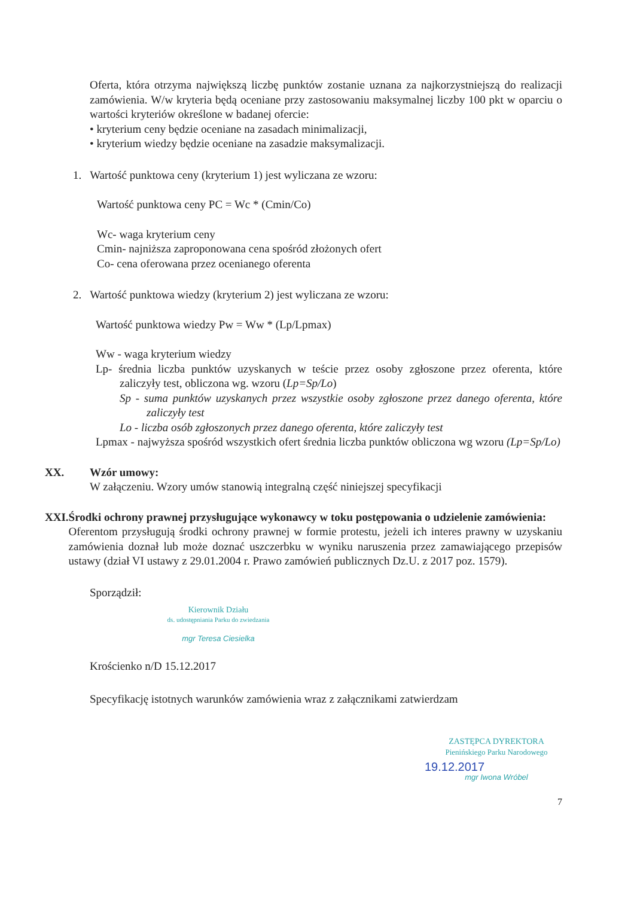Oferta, która otrzyma największą liczbę punktów zostanie uznana za najkorzystniejszą do realizacji zamówienia. W/w kryteria będą oceniane przy zastosowaniu maksymalnej liczby 100 pkt w oparciu o wartości kryteriów określone w badanej ofercie:
• kryterium ceny będzie oceniane na zasadach minimalizacji,
• kryterium wiedzy będzie oceniane na zasadzie maksymalizacji.
1. Wartość punktowa ceny (kryterium 1) jest wyliczana ze wzoru:
Wartość punktowa ceny PC = Wc * (Cmin/Co)
Wc- waga kryterium ceny
Cmin- najniższa zaproponowana cena spośród złożonych ofert
Co- cena oferowana przez ocenianego oferenta
2. Wartość punktowa wiedzy (kryterium 2) jest wyliczana ze wzoru:
Wartość punktowa wiedzy Pw = Ww * (Lp/Lpmax)
Ww - waga kryterium wiedzy
Lp- średnia liczba punktów uzyskanych w teście przez osoby zgłoszone przez oferenta, które zaliczyły test, obliczona wg. wzoru (Lp=Sp/Lo)
Sp - suma punktów uzyskanych przez wszystkie osoby zgłoszone przez danego oferenta, które zaliczyły test
Lo - liczba osób zgłoszonych przez danego oferenta, które zaliczyły test
Lpmax - najwyższa spośród wszystkich ofert średnia liczba punktów obliczona wg wzoru (Lp=Sp/Lo)
XX. Wzór umowy:
W załączeniu. Wzory umów stanowią integralną część niniejszej specyfikacji
XXI. Środki ochrony prawnej przysługujące wykonawcy w toku postępowania o udzielenie zamówienia:
Oferentom przysługują środki ochrony prawnej w formie protestu, jeżeli ich interes prawny w uzyskaniu zamówienia doznał lub może doznać uszczerbku w wyniku naruszenia przez zamawiającego przepisów ustawy (dział VI ustawy z 29.01.2004 r. Prawo zamówień publicznych Dz.U. z 2017 poz. 1579).
Sporządził:
Kierownik Działu
ds. udostępniania Parku do zwiedzania
mgr Teresa Ciesielka
Krościenko n/D 15.12.2017
Specyfikację istotnych warunków zamówienia wraz z załącznikami zatwierdzam
ZASTĘPCA DYREKTORA
Pienińskiego Parku Narodowego
19.12.2017
mgr Iwona Wróbel
7